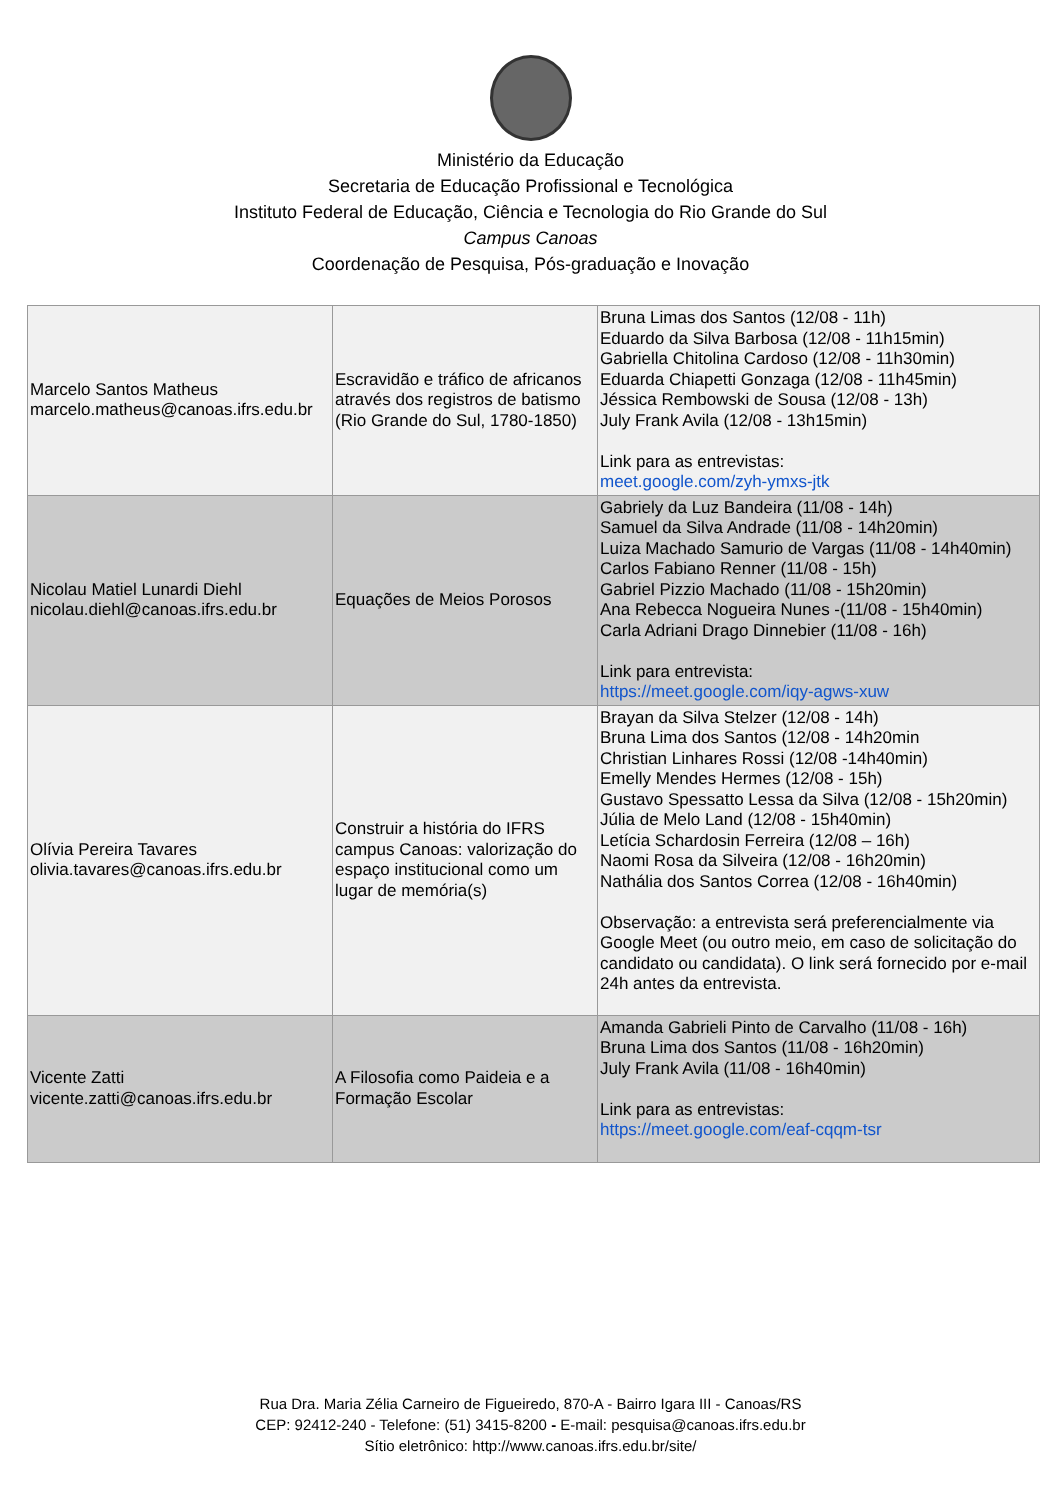Ministério da Educação
Secretaria de Educação Profissional e Tecnológica
Instituto Federal de Educação, Ciência e Tecnologia do Rio Grande do Sul
Campus Canoas
Coordenação de Pesquisa, Pós-graduação e Inovação
| Marcelo Santos Matheus marcelo.matheus@canoas.ifrs.edu.br | Escravidão e tráfico de africanos através dos registros de batismo (Rio Grande do Sul, 1780-1850) | Bruna Limas dos Santos (12/08 - 11h) Eduardo da Silva Barbosa (12/08 - 11h15min) Gabriella Chitolina Cardoso (12/08 - 11h30min) Eduarda Chiapetti Gonzaga (12/08 - 11h45min) Jéssica Rembowski de Sousa (12/08 - 13h) July Frank Avila (12/08 - 13h15min) Link para as entrevistas: meet.google.com/zyh-ymxs-jtk |
| Nicolau Matiel Lunardi Diehl nicolau.diehl@canoas.ifrs.edu.br | Equações de Meios Porosos | Gabriely da Luz Bandeira (11/08 - 14h) Samuel da Silva Andrade (11/08 - 14h20min) Luiza Machado Samurio de Vargas (11/08 - 14h40min) Carlos Fabiano Renner (11/08 - 15h) Gabriel Pizzio Machado (11/08 - 15h20min) Ana Rebecca Nogueira Nunes -(11/08 - 15h40min) Carla Adriani Drago Dinnebier (11/08 - 16h) Link para entrevista: https://meet.google.com/iqy-agws-xuw |
| Olívia Pereira Tavares olivia.tavares@canoas.ifrs.edu.br | Construir a história do IFRS campus Canoas: valorização do espaço institucional como um lugar de memória(s) | Brayan da Silva Stelzer (12/08 - 14h) Bruna Lima dos Santos (12/08 - 14h20min Christian Linhares Rossi (12/08 -14h40min) Emelly Mendes Hermes (12/08 - 15h) Gustavo Spessatto Lessa da Silva (12/08 - 15h20min) Júlia de Melo Land (12/08 - 15h40min) Letícia Schardosin Ferreira (12/08 – 16h) Naomi Rosa da Silveira (12/08 - 16h20min) Nathália dos Santos Correa (12/08 - 16h40min) Observação: a entrevista será preferencialmente via Google Meet (ou outro meio, em caso de solicitação do candidato ou candidata). O link será fornecido por e-mail 24h antes da entrevista. |
| Vicente Zatti vicente.zatti@canoas.ifrs.edu.br | A Filosofia como Paideia e a Formação Escolar | Amanda Gabrieli Pinto de Carvalho (11/08 - 16h) Bruna Lima dos Santos (11/08 - 16h20min) July Frank Avila (11/08 - 16h40min) Link para as entrevistas: https://meet.google.com/eaf-cqqm-tsr |
Rua Dra. Maria Zélia Carneiro de Figueiredo, 870-A - Bairro Igara III - Canoas/RS
CEP: 92412-240 - Telefone: (51) 3415-8200 - E-mail: pesquisa@canoas.ifrs.edu.br
Sítio eletrônico: http://www.canoas.ifrs.edu.br/site/